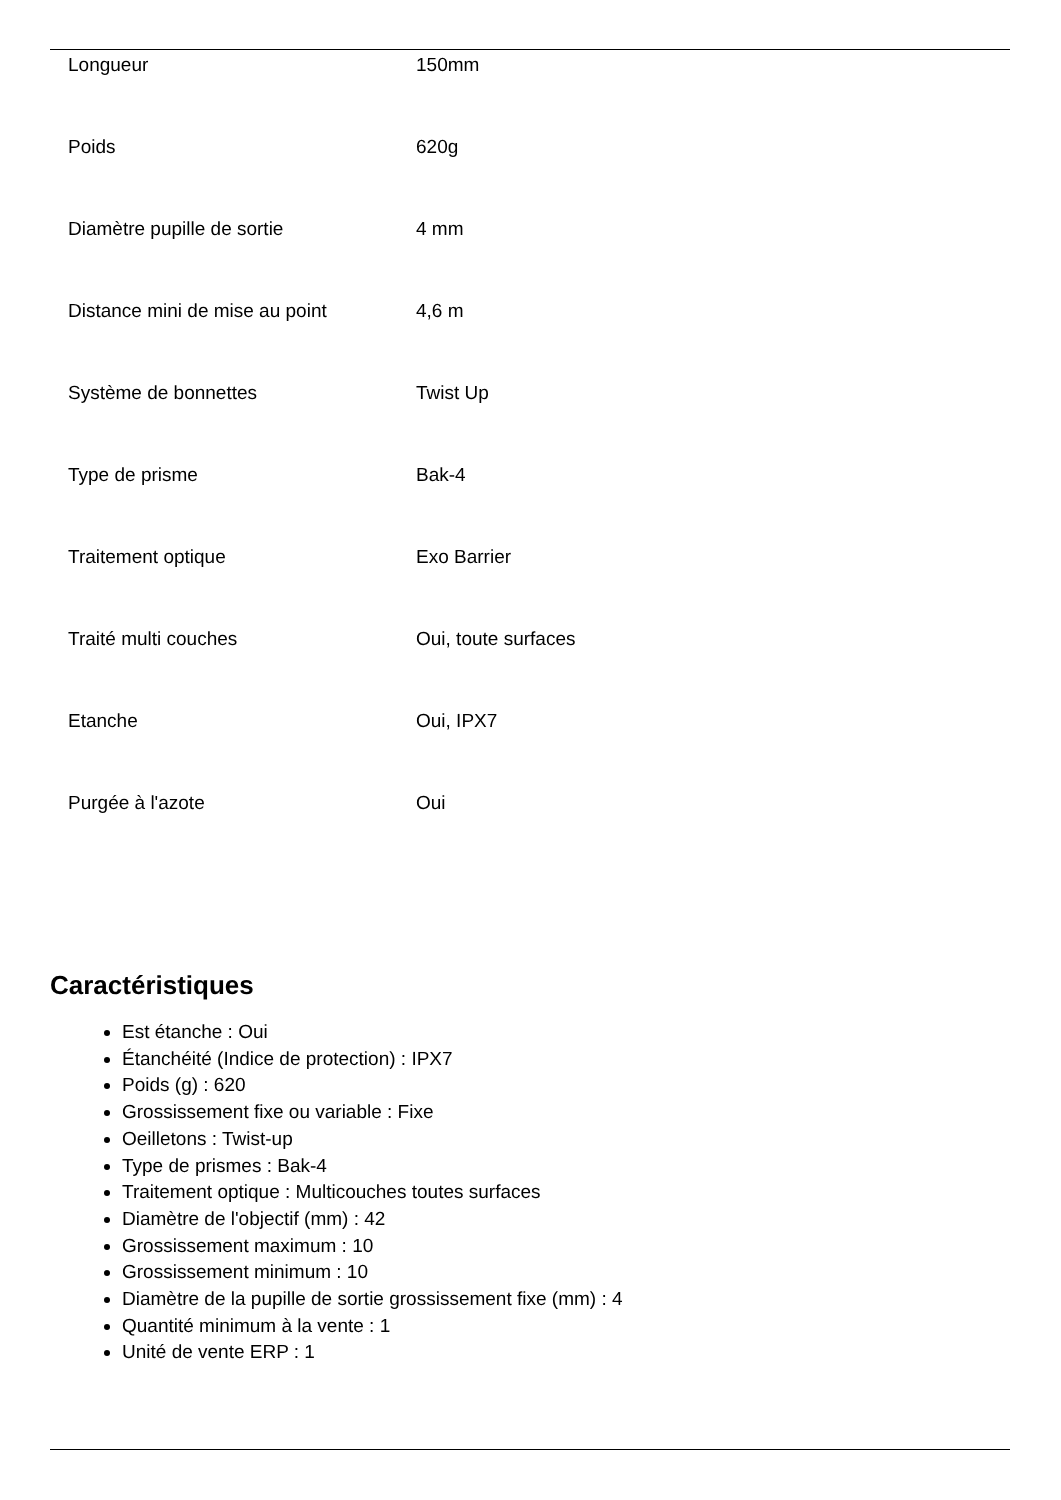| Longueur | 150mm |
| Poids | 620g |
| Diamètre pupille de sortie | 4 mm |
| Distance mini de mise au point | 4,6 m |
| Système de bonnettes | Twist Up |
| Type de prisme | Bak-4 |
| Traitement optique | Exo Barrier |
| Traité multi couches | Oui, toute surfaces |
| Etanche | Oui, IPX7 |
| Purgée à l'azote | Oui |
Caractéristiques
Est étanche : Oui
Étanchéité (Indice de protection) : IPX7
Poids (g) : 620
Grossissement fixe ou variable : Fixe
Oeilletons : Twist-up
Type de prismes : Bak-4
Traitement optique : Multicouches toutes surfaces
Diamètre de l'objectif (mm) : 42
Grossissement maximum : 10
Grossissement minimum : 10
Diamètre de la pupille de sortie grossissement fixe (mm) : 4
Quantité minimum à la vente : 1
Unité de vente ERP : 1